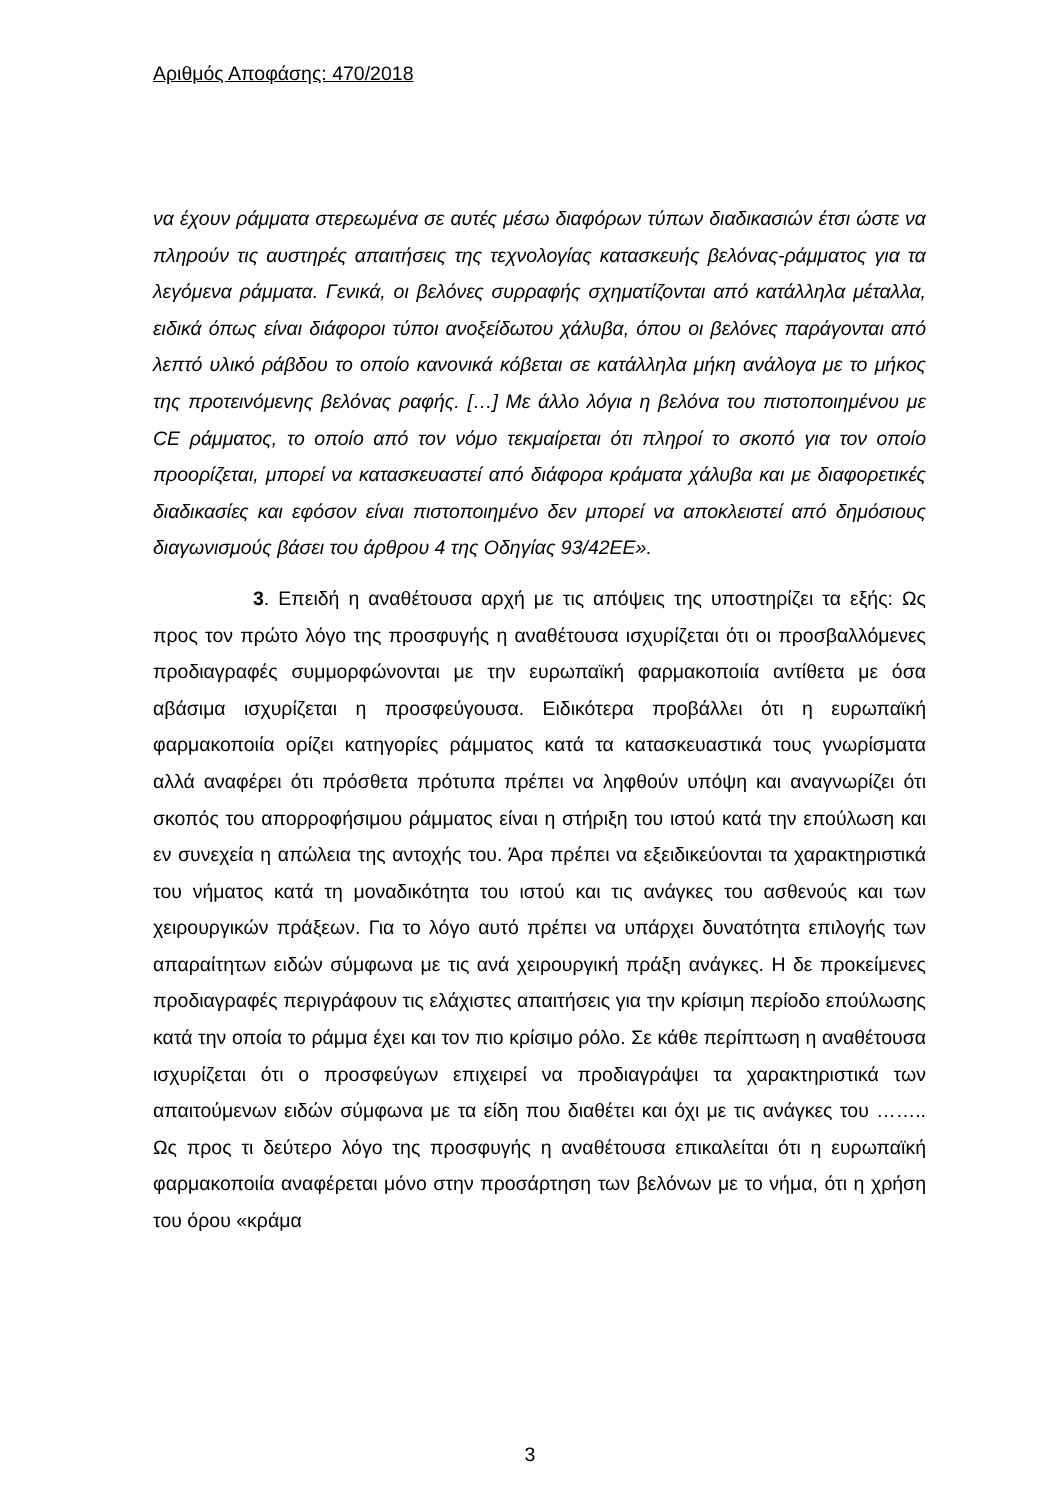Αριθμός Αποφάσης: 470/2018
να έχουν ράμματα στερεωμένα σε αυτές μέσω διαφόρων τύπων διαδικασιών έτσι ώστε να πληρούν τις αυστηρές απαιτήσεις της τεχνολογίας κατασκευής βελόνας-ράμματος για τα λεγόμενα ράμματα. Γενικά, οι βελόνες συρραφής σχηματίζονται από κατάλληλα μέταλλα, ειδικά όπως είναι διάφοροι τύποι ανοξείδωτου χάλυβα, όπου οι βελόνες παράγονται από λεπτό υλικό ράβδου το οποίο κανονικά κόβεται σε κατάλληλα μήκη ανάλογα με το μήκος της προτεινόμενης βελόνας ραφής. […] Με άλλο λόγια η βελόνα του πιστοποιημένου με CE ράμματος, το οποίο από τον νόμο τεκμαίρεται ότι πληροί το σκοπό για τον οποίο προορίζεται, μπορεί να κατασκευαστεί από διάφορα κράματα χάλυβα και με διαφορετικές διαδικασίες και εφόσον είναι πιστοποιημένο δεν μπορεί να αποκλειστεί από δημόσιους διαγωνισμούς βάσει του άρθρου 4 της Οδηγίας 93/42ΕΕ».
3. Επειδή η αναθέτουσα αρχή με τις απόψεις της υποστηρίζει τα εξής: Ως προς τον πρώτο λόγο της προσφυγής η αναθέτουσα ισχυρίζεται ότι οι προσβαλλόμενες προδιαγραφές συμμορφώνονται με την ευρωπαϊκή φαρμακοποιία αντίθετα με όσα αβάσιμα ισχυρίζεται η προσφεύγουσα. Ειδικότερα προβάλλει ότι η ευρωπαϊκή φαρμακοποιία ορίζει κατηγορίες ράμματος κατά τα κατασκευαστικά τους γνωρίσματα αλλά αναφέρει ότι πρόσθετα πρότυπα πρέπει να ληφθούν υπόψη και αναγνωρίζει ότι σκοπός του απορροφήσιμου ράμματος είναι η στήριξη του ιστού κατά την επούλωση και εν συνεχεία η απώλεια της αντοχής του. Άρα πρέπει να εξειδικεύονται τα χαρακτηριστικά του νήματος κατά τη μοναδικότητα του ιστού και τις ανάγκες του ασθενούς και των χειρουργικών πράξεων. Για το λόγο αυτό πρέπει να υπάρχει δυνατότητα επιλογής των απαραίτητων ειδών σύμφωνα με τις ανά χειρουργική πράξη ανάγκες. Η δε προκείμενες προδιαγραφές περιγράφουν τις ελάχιστες απαιτήσεις για την κρίσιμη περίοδο επούλωσης κατά την οποία το ράμμα έχει και τον πιο κρίσιμο ρόλο. Σε κάθε περίπτωση η αναθέτουσα ισχυρίζεται ότι ο προσφεύγων επιχειρεί να προδιαγράψει τα χαρακτηριστικά των απαιτούμενων ειδών σύμφωνα με τα είδη που διαθέτει και όχι με τις ανάγκες του …….. Ως προς τι δεύτερο λόγο της προσφυγής η αναθέτουσα επικαλείται ότι η ευρωπαϊκή φαρμακοποιία αναφέρεται μόνο στην προσάρτηση των βελόνων με το νήμα, ότι η χρήση του όρου «κράμα
3